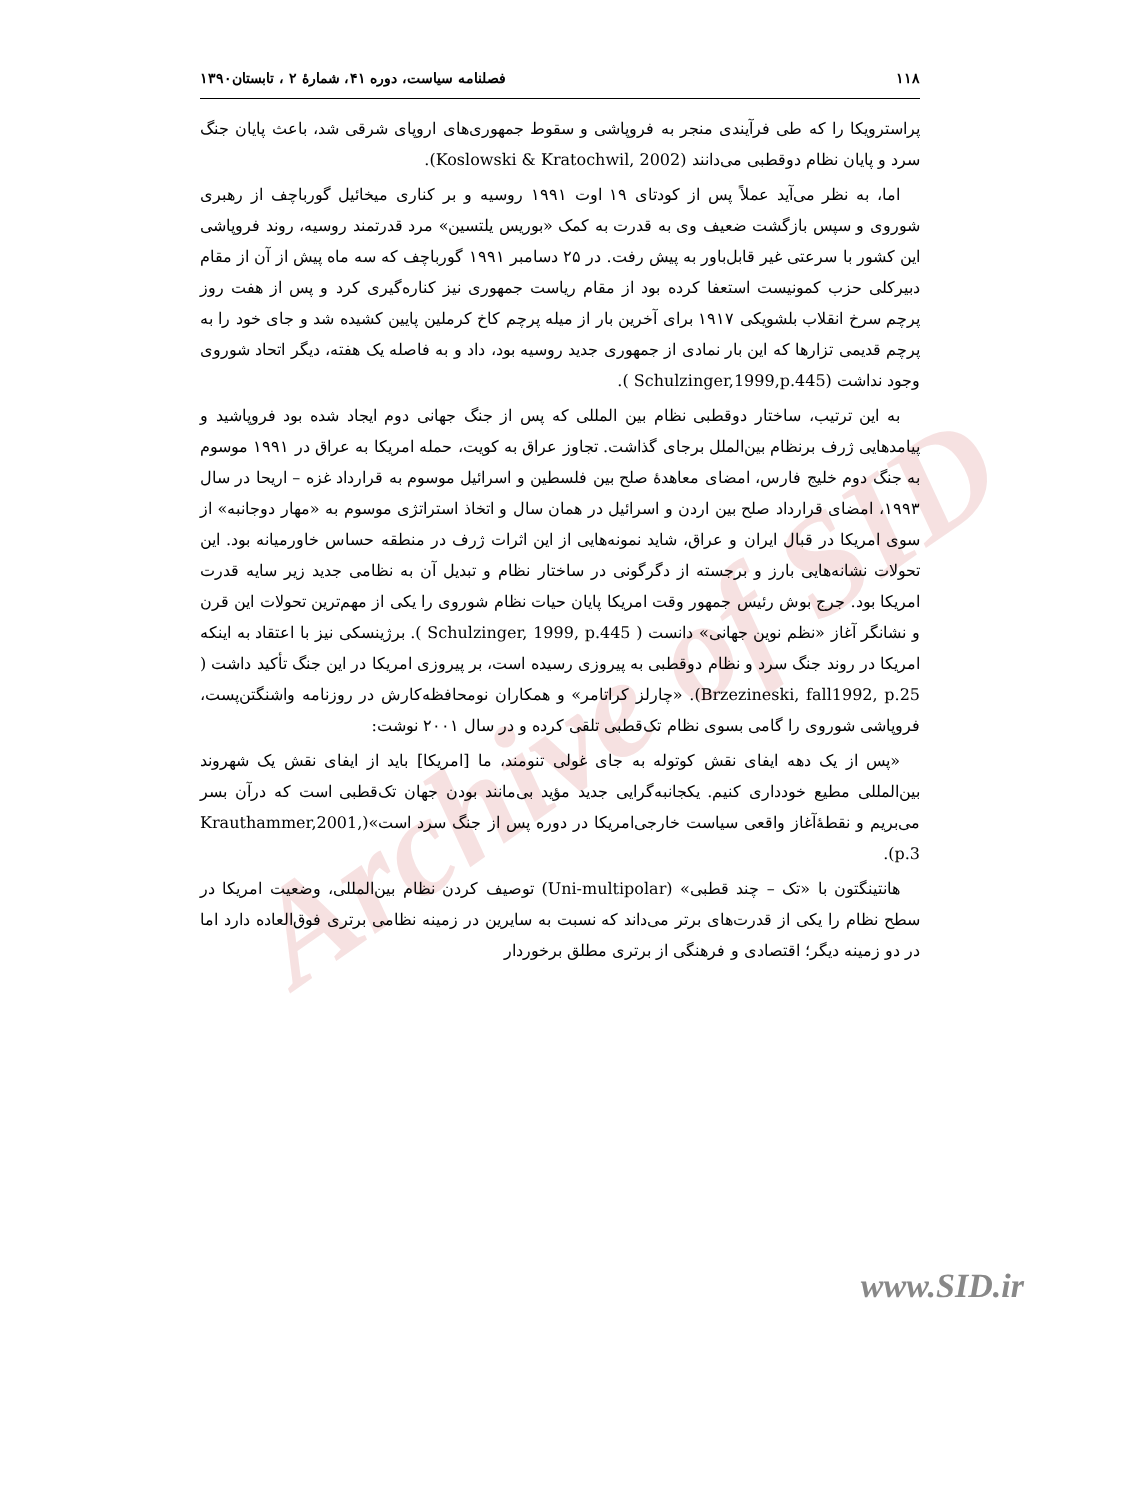Archive of SID
۱۱۸ فصلنامه سیاست، دوره ۴۱، شمارۀ ۲ ، تابستان۱۳۹۰
پراسترویکا را که طی فرآیندی منجر به فروپاشی و سقوط جمهوری‌های اروپای شرقی شد، باعث پایان جنگ سرد و پایان نظام دوقطبی می‌دانند (Koslowski & Kratochwil, 2002).
اما، به نظر می‌آید عملاً پس از کودتای ۱۹ اوت ۱۹۹۱ روسیه و بر کناری میخائیل گورباچف از رهبری شوروی و سپس بازگشت ضعیف وی به قدرت به کمک «بوریس یلتسین» مرد قدرتمند روسیه، روند فروپاشی این کشور با سرعتی غیر قابل‌باور به پیش رفت. در ۲۵ دسامبر ۱۹۹۱ گورباچف که سه ماه پیش از آن از مقام دبیرکلی حزب کمونیست استعفا کرده بود از مقام ریاست جمهوری نیز کناره‌گیری کرد و پس از هفت روز پرچم سرخ انقلاب بلشویکی ۱۹۱۷ برای آخرین بار از میله پرچم کاخ کرملین پایین کشیده شد و جای خود را به پرچم قدیمی تزارها که این بار نمادی از جمهوری جدید روسیه بود، داد و به فاصله یک هفته، دیگر اتحاد شوروی وجود نداشت (Schulzinger,1999,p.445 ).
به این ترتیب، ساختار دوقطبی نظام بین المللی که پس از جنگ جهانی دوم ایجاد شده بود فروپاشید و پیامدهایی ژرف برنظام بین‌الملل برجای گذاشت. تجاوز عراق به کویت، حمله امریکا به عراق در ۱۹۹۱ موسوم به جنگ دوم خلیج فارس، امضای معاهدۀ صلح بین فلسطین و اسرائیل موسوم به قرارداد غزه – اریحا در سال ۱۹۹۳، امضای قرارداد صلح بین اردن و اسرائیل در همان سال و اتخاذ استراتژی موسوم به «مهار دوجانبه» از سوی امریکا در قبال ایران و عراق، شاید نمونه‌هایی از این اثرات ژرف در منطقه حساس خاورمیانه بود. این تحولات نشانه‌هایی بارز و برجسته از دگرگونی در ساختار نظام و تبدیل آن به نظامی جدید زیر سایه قدرت امریکا بود. جرج بوش رئیس جمهور وقت امریکا پایان حیات نظام شوروی را یکی از مهم‌ترین تحولات این قرن و نشانگر آغاز «نظم نوین جهانی» دانست ( Schulzinger, 1999, p.445 ). برژینسکی نیز با اعتقاد به اینکه امریکا در روند جنگ سرد و نظام دوقطبی به پیروزی رسیده است، بر پیروزی امریکا در این جنگ تأکید داشت ( Brzezineski, fall1992, p.25). «چارلز کراتامر» و همکاران نومحافظه‌کارش در روزنامه واشنگتن‌پست، فروپاشی شوروی را گامی بسوی نظام تک‌قطبی تلقی کرده و در سال ۲۰۰۱ نوشت:
«پس از یک دهه ایفای نقش کوتوله به جای غولی تنومند، ما [امریکا] باید از ایفای نقش یک شهروند بین‌المللی مطیع خودداری کنیم. یکجانبه‌گرایی جدید مؤید بی‌مانند بودن جهان تک‌قطبی است که درآن بسر می‌بریم و نقطۀآغاز واقعی سیاست خارجی‌امریکا در دوره پس از جنگ سرد است»(Krauthammer,2001, p.3).
هانتینگتون با «تک – چند قطبی» (Uni-multipolar) توصیف کردن نظام بین‌المللی، وضعیت امریکا در سطح نظام را یکی از قدرت‌های برتر می‌داند که نسبت به سایرین در زمینه نظامی برتری فوق‌العاده دارد اما در دو زمینه دیگر؛ اقتصادی و فرهنگی از برتری مطلق برخوردار
www.SID.ir